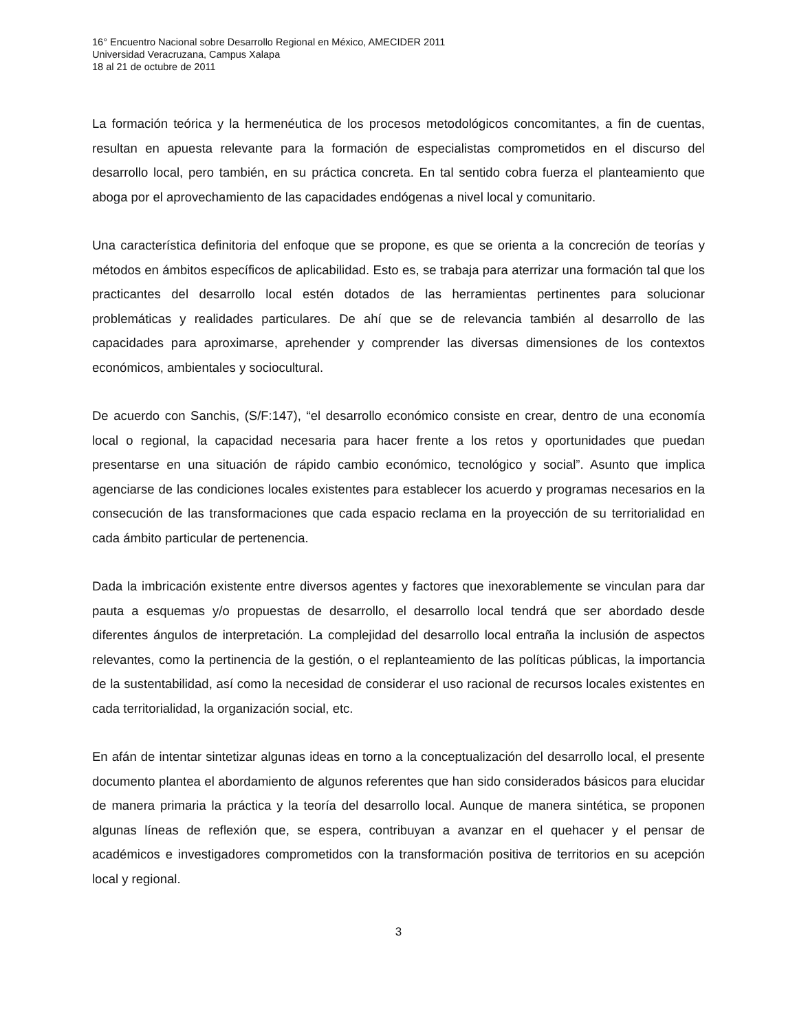16° Encuentro Nacional sobre Desarrollo Regional en México, AMECIDER 2011
Universidad Veracruzana, Campus Xalapa
18 al 21 de octubre de 2011
La formación teórica y la hermenéutica de los procesos metodológicos concomitantes, a fin de cuentas, resultan en apuesta relevante para la formación de especialistas comprometidos en el discurso del desarrollo local, pero también, en su práctica concreta. En tal sentido cobra fuerza el planteamiento que aboga por el aprovechamiento de las capacidades endógenas a nivel local y comunitario.
Una característica definitoria del enfoque que se propone, es que se orienta a la concreción de teorías y métodos en ámbitos específicos de aplicabilidad. Esto es, se trabaja para aterrizar una formación tal que los practicantes del desarrollo local estén dotados de las herramientas pertinentes para solucionar problemáticas y realidades particulares. De ahí que se de relevancia también al desarrollo de las capacidades para aproximarse, aprehender y comprender las diversas dimensiones de los contextos económicos, ambientales y sociocultural.
De acuerdo con Sanchis, (S/F:147), “el desarrollo económico consiste en crear, dentro de una economía local o regional, la capacidad necesaria para hacer frente a los retos y oportunidades que puedan presentarse en una situación de rápido cambio económico, tecnológico y social”. Asunto que implica agenciarse de las condiciones locales existentes para establecer los acuerdo y programas necesarios en la consecución de las transformaciones que cada espacio reclama en la proyección de su territorialidad en cada ámbito particular de pertenencia.
Dada la imbricación existente entre diversos agentes y factores que inexorablemente se vinculan para dar pauta a esquemas y/o propuestas de desarrollo, el desarrollo local tendrá que ser abordado desde diferentes ángulos de interpretación. La complejidad del desarrollo local entraña la inclusión de aspectos relevantes, como la pertinencia de la gestión, o el replanteamiento de las políticas públicas, la importancia de la sustentabilidad, así como la necesidad de considerar el uso racional de recursos locales existentes en cada territorialidad, la organización social, etc.
En afán de intentar sintetizar algunas ideas en torno a la conceptualización del desarrollo local, el presente documento plantea el abordamiento de algunos referentes que han sido considerados básicos para elucidar de manera primaria la práctica y la teoría del desarrollo local. Aunque de manera sintética, se proponen algunas líneas de reflexión que, se espera, contribuyan a avanzar en el quehacer y el pensar de académicos e investigadores comprometidos con la transformación positiva de territorios en su acepción local y regional.
3